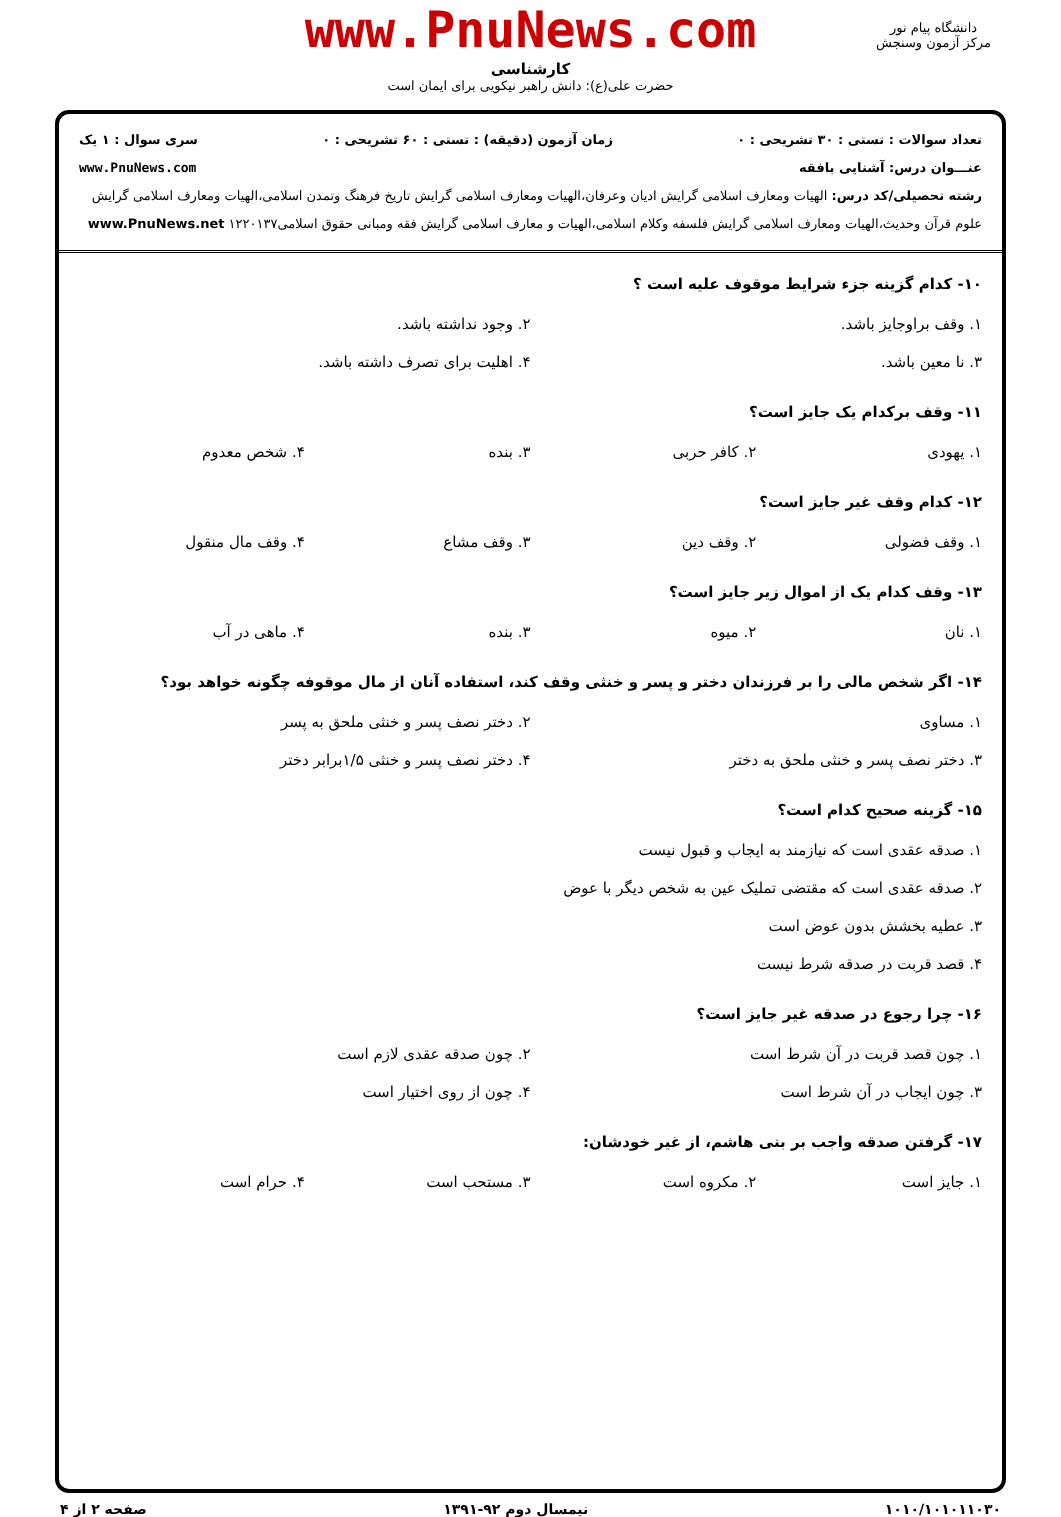www.PnuNews.com
کارشناسی
حضرت علی(ع): دانش راهبر نیکویی برای ایمان است
دانشگاه پیام نور
مرکز آزمون وسنجش
تعداد سوالات : تستی : ۳۰ تشریحی : ۰ زمان آزمون (دقیقه) : تستی : ۶۰ تشریحی : ۰ سری سوال : ۱ یک
عنـــوان درس: آشنایی بافقه www.PnuNews.com
رشته تحصیلی/کد درس: الهیات ومعارف اسلامی گرایش ادیان وعرفان،الهیات ومعارف اسلامی گرایش تاریخ فرهنگ وتمدن اسلامی،الهیات ومعارف اسلامی گرایش علوم قرآن وحدیث،الهیات ومعارف اسلامی گرایش فلسفه وکلام اسلامی،الهیات و معارف اسلامی گرایش فقه ومبانی حقوق اسلامی۱۲۲۰۱۳۷ www.PnuNews.net
۱۰- کدام گزینه جزء شرایط موقوف علیه است ؟
۱. وقف براوجایز باشد. ۲. وجود نداشته باشد. ۳. نا معین باشد. ۴. اهلیت برای تصرف داشته باشد.
۱۱- وقف برکدام یک جایز است؟
۱. یهودی ۲. کافر حربی ۳. بنده ۴. شخص معدوم
۱۲- کدام وقف غیر جایز است؟
۱. وقف فضولی ۲. وقف دین ۳. وقف مشاع ۴. وقف مال منقول
۱۳- وقف کدام یک از اموال زیر جایز است؟
۱. نان ۲. میوه ۳. بنده ۴. ماهی در آب
۱۴- اگر شخص مالی را بر فرزندان دختر و پسر و خنثی وقف کند، استفاده آنان از مال موقوفه چگونه خواهد بود؟
۱. مساوی ۲. دختر نصف پسر و خنثی ملحق به پسر ۳. دختر نصف پسر و خنثی ملحق به دختر ۴. دختر نصف پسر و خنثی ۱/۵برابر دختر
۱۵- گزینه صحیح کدام است؟
۱. صدقه عقدی است که نیازمند به ایجاب و قبول نیست ۲. صدقه عقدی است که مقتضی تملیک عین به شخص دیگر با عوض ۳. عطیه بخشش بدون عوض است ۴. قصد قربت در صدقه شرط نیست
۱۶- چرا رجوع در صدقه غیر جایز است؟
۱. چون قصد قربت در آن شرط است ۲. چون صدقه عقدی لازم است ۳. چون ایجاب در آن شرط است ۴. چون از روی اختیار است
۱۷- گرفتن صدقه واجب بر بنی هاشم، از غیر خودشان:
۱. جایز است ۲. مکروه است ۳. مستحب است ۴. حرام است
۱۰۱۰/۱۰۱۰۱۱۰۳۰ نیمسال دوم ۹۲-۱۳۹۱ صفحه ۲ از ۴